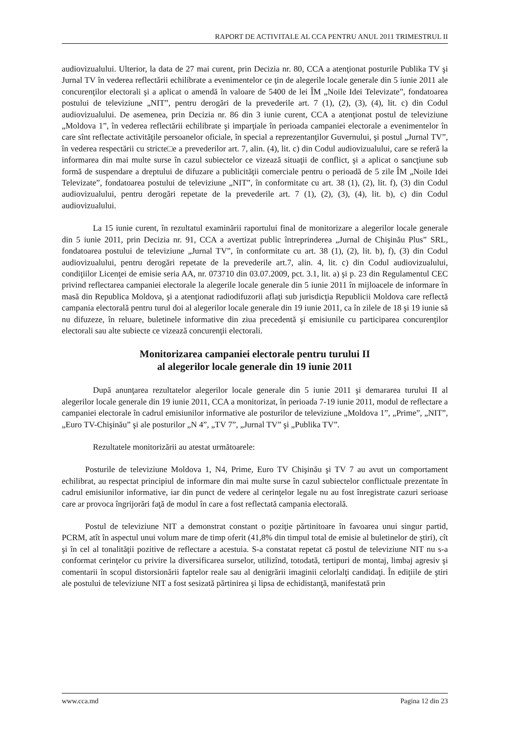RAPORT DE ACTIVITALE AL CCA PENTRU ANUL 2011 TRIMESTRUL II
audiovizualului. Ulterior, la data de 27 mai curent, prin Decizia nr. 80, CCA a atenţionat posturile Publika TV şi Jurnal TV în vederea reflectării echilibrate a evenimentelor ce ţin de alegerile locale generale din 5 iunie 2011 ale concurenţilor electorali şi a aplicat o amendă în valoare de 5400 de lei ÎM „Noile Idei Televizate”, fondatoarea postului de televiziune „NIT”, pentru derogări de la prevederile art. 7 (1), (2), (3), (4), lit. c) din Codul audiovizualului. De asemenea, prin Decizia nr. 86 din 3 iunie curent, CCA a atenţionat postul de televiziune „Moldova 1”, în vederea reflectării echilibrate şi imparţiale în perioada campaniei electorale a evenimentelor în care sînt reflectate activităţile persoanelor oficiale, în special a reprezentanţilor Guvernului, şi postul „Jurnal TV”, în vederea respectării cu stricte□e a prevederilor art. 7, alin. (4), lit. c) din Codul audiovizualului, care se referă la informarea din mai multe surse în cazul subiectelor ce vizează situaţii de conflict, şi a aplicat o sancţiune sub formă de suspendare a dreptului de difuzare a publicităţii comerciale pentru o perioadă de 5 zile ÎM „Noile Idei Televizate”, fondatoarea postului de televiziune „NIT”, în conformitate cu art. 38 (1), (2), lit. f), (3) din Codul audiovizualului, pentru derogări repetate de la prevederile art. 7 (1), (2), (3), (4), lit. b), c) din Codul audiovizualului.
La 15 iunie curent, în rezultatul examinării raportului final de monitorizare a alegerilor locale generale din 5 iunie 2011, prin Decizia nr. 91, CCA a avertizat public întreprinderea „Jurnal de Chişinău Plus” SRL, fondatoarea postului de televiziune „Jurnal TV”, în conformitate cu art. 38 (1), (2), lit. b), f), (3) din Codul audiovizualului, pentru derogări repetate de la prevederile art.7, alin. 4, lit. c) din Codul audiovizualului, condiţiilor Licenţei de emisie seria AA, nr. 073710 din 03.07.2009, pct. 3.1, lit. a) şi p. 23 din Regulamentul CEC privind reflectarea campaniei electorale la alegerile locale generale din 5 iunie 2011 în mijloacele de informare în masă din Republica Moldova, şi a atenţionat radiodifuzorii aflaţi sub jurisdicţia Republicii Moldova care reflectă campania electorală pentru turul doi al alegerilor locale generale din 19 iunie 2011, ca în zilele de 18 şi 19 iunie să nu difuzeze, în reluare, buletinele informative din ziua precedentă şi emisiunile cu participarea concurenţilor electorali sau alte subiecte ce vizează concurenţii electorali.
Monitorizarea campaniei electorale pentru turului II
al alegerilor locale generale din 19 iunie 2011
După anunţarea rezultatelor alegerilor locale generale din 5 iunie 2011 şi demararea turului II al alegerilor locale generale din 19 iunie 2011, CCA a monitorizat, în perioada 7-19 iunie 2011, modul de reflectare a campaniei electorale în cadrul emisiunilor informative ale posturilor de televiziune „Moldova 1”, „Prime”, „NIT”, „Euro TV-Chişinău” şi ale posturilor „N 4”, „TV 7”, „Jurnal TV” şi „Publika TV”.
Rezultatele monitorizării au atestat următoarele:
Posturile de televiziune Moldova 1, N4, Prime, Euro TV Chişinău şi TV 7 au avut un comportament echilibrat, au respectat principiul de informare din mai multe surse în cazul subiectelor conflictuale prezentate în cadrul emisiunilor informative, iar din punct de vedere al cerinţelor legale nu au fost înregistrate cazuri serioase care ar provoca îngrijorări faţă de modul în care a fost reflectată campania electorală.
Postul de televiziune NIT a demonstrat constant o poziţie părtinitoare în favoarea unui singur partid, PCRM, atît în aspectul unui volum mare de timp oferit (41,8% din timpul total de emisie al buletinelor de ştiri), cît şi în cel al tonalităţii pozitive de reflectare a acestuia. S-a constatat repetat că postul de televiziune NIT nu s-a conformat cerinţelor cu privire la diversificarea surselor, utilizînd, totodată, tertipuri de montaj, limbaj agresiv şi comentarii în scopul distorsionării faptelor reale sau al denigrării imaginii celorlalţi candidaţi. În ediţiile de ştiri ale postului de televiziune NIT a fost sesizată părtinirea şi lipsa de echidistanţă, manifestată prin
www.cca.md Pagina 12 din 23